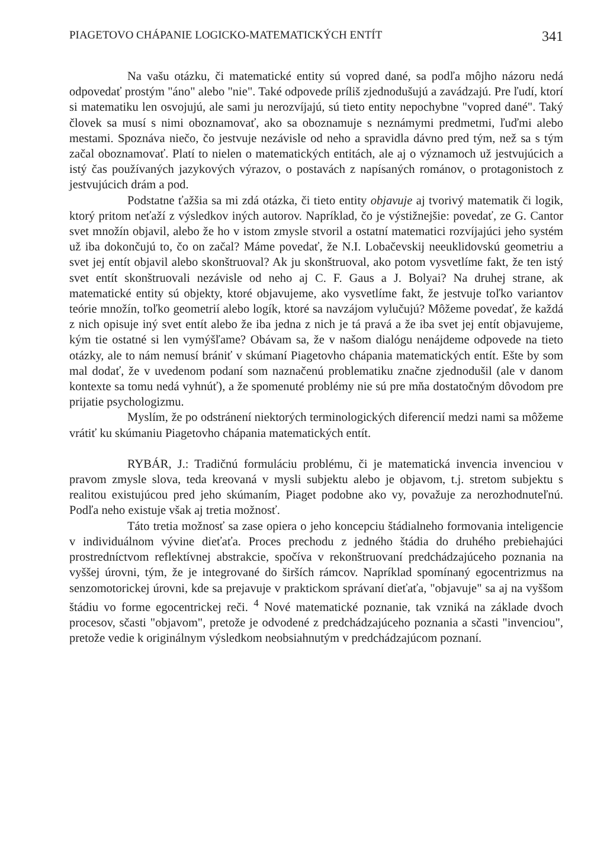PIAGETOVO CHÁPANIE LOGICKO-MATEMATICKÝCH ENTÍT 341
Na vašu otázku, či matematické entity sú vopred dané, sa podľa môjho názoru nedá odpovedať prostým "áno" alebo "nie". Také odpovede príliš zjednodušujú a zavádzajú. Pre ľudí, ktorí si matematiku len osvojujú, ale sami ju nerozvíjajú, sú tieto entity nepochybne "vopred dané". Taký človek sa musí s nimi oboznamovať, ako sa oboznamuje s neznámymi predmetmi, ľuďmi alebo mestami. Spoznáva niečo, čo jestvuje nezávisle od neho a spravidla dávno pred tým, než sa s tým začal oboznamovať. Platí to nielen o matematických entitách, ale aj o významoch už jestvujúcich a istý čas používaných jazykových výrazov, o postavách z napísaných románov, o protagonistoch z jestvujúcich drám a pod.
Podstatne ťažšia sa mi zdá otázka, či tieto entity objavuje aj tvorivý matematik či logik, ktorý pritom neťaží z výsledkov iných autorov. Napríklad, čo je výstižnejšie: povedať, ze G. Cantor svet množín objavil, alebo že ho v istom zmysle stvoril a ostatní matematici rozvíjajúci jeho systém už iba dokončujú to, čo on začal? Máme povedať, že N.I. Lobačevskij neeuklidovskú geometriu a svet jej entít objavil alebo skonštruoval? Ak ju skonštruoval, ako potom vysvetlíme fakt, že ten istý svet entít skonštruovali nezávisle od neho aj C. F. Gaus a J. Bolyai? Na druhej strane, ak matematické entity sú objekty, ktoré objavujeme, ako vysvetlíme fakt, že jestvuje toľko variantov teórie množín, toľko geometrií alebo logík, ktoré sa navzájom vylučujú? Môžeme povedať, že každá z nich opisuje iný svet entít alebo že iba jedna z nich je tá pravá a že iba svet jej entít objavujeme, kým tie ostatné si len vymýšľame? Obávam sa, že v našom dialógu nenájdeme odpovede na tieto otázky, ale to nám nemusí brániť v skúmaní Piagetovho chápania matematických entít. Ešte by som mal dodať, že v uvedenom podaní som naznačenú problematiku značne zjednodušil (ale v danom kontexte sa tomu nedá vyhnúť), a že spomenuté problémy nie sú pre mňa dostatočným dôvodom pre prijatie psychologizmu.
Myslím, že po odstránení niektorých terminologických diferencií medzi nami sa môžeme vrátiť ku skúmaniu Piagetovho chápania matematických entít.
RYBÁR, J.: Tradičnú formuláciu problému, či je matematická invencia invenciou v pravom zmysle slova, teda kreovaná v mysli subjektu alebo je objavom, t.j. stretom subjektu s realitou existujúcou pred jeho skúmaním, Piaget podobne ako vy, považuje za nerozhodnuteľnú. Podľa neho existuje však aj tretia možnosť.
Táto tretia možnosť sa zase opiera o jeho koncepciu štádialneho formovania inteligencie v individuálnom vývine dieťaťa. Proces prechodu z jedného štádia do druhého prebiehajúci prostredníctvom reflektívnej abstrakcie, spočíva v rekonštruovaní predchádzajúceho poznania na vyššej úrovni, tým, že je integrované do širších rámcov. Napríklad spomínaný egocentrizmus na senzomotorickej úrovni, kde sa prejavuje v praktickom správaní dieťaťa, "objavuje" sa aj na vyššom štádiu vo forme egocentrickej reči. <sup>4</sup> Nové matematické poznanie, tak vzniká na základe dvoch procesov, sčasti "objavom", pretože je odvodené z predchádzajúceho poznania a sčasti "invenciou", pretože vedie k originálnym výsledkom neobsiahnutým v predchádzajúcom poznaní.